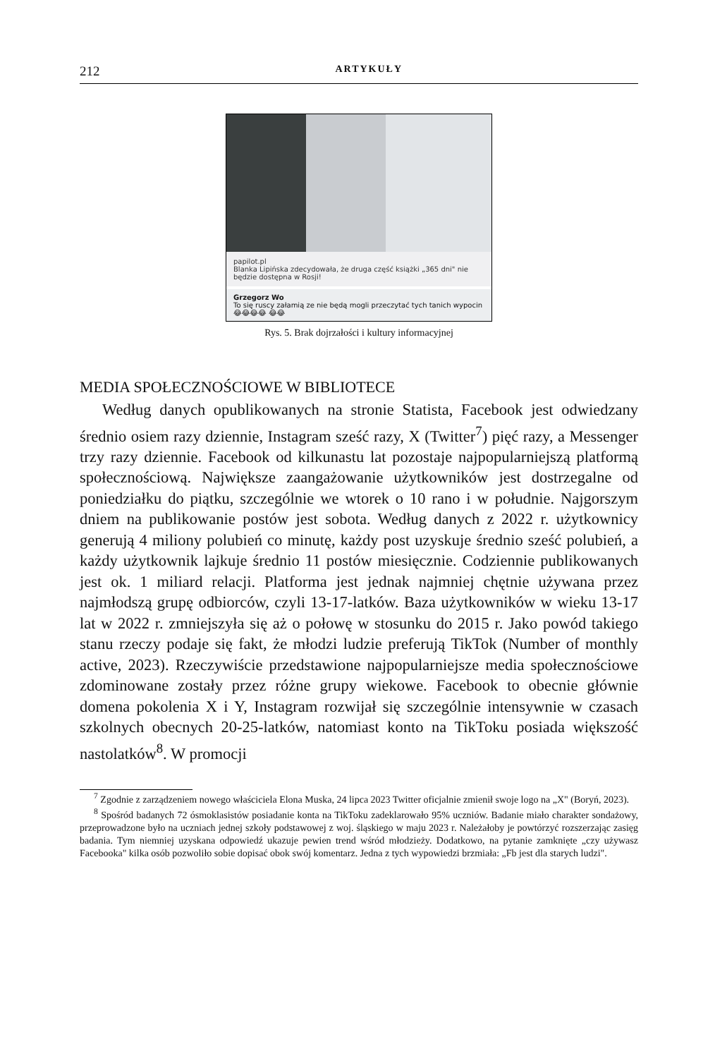212 ARTYKUŁY
papilot.pl
Blanka Lipińska zdecydowała, że druga część książki „365 dni" nie będzie dostępna w Rosji!
Grzegorz Wo
To się ruscy załamią ze nie będą mogli przeczytać tych tanich wypocin 😂😂😂😂 😂😂
Rys. 5. Brak dojrzałości i kultury informacyjnej
MEDIA SPOŁECZNOŚCIOWE W BIBLIOTECE
Według danych opublikowanych na stronie Statista, Facebook jest odwiedzany średnio osiem razy dziennie, Instagram sześć razy, X (Twitter<sup>7</sup>) pięć razy, a Messenger trzy razy dziennie. Facebook od kilkunastu lat pozostaje najpopularniejszą platformą społecznościową. Największe zaangażowanie użytkowników jest dostrzegalne od poniedziałku do piątku, szczególnie we wtorek o 10 rano i w południe. Najgorszym dniem na publikowanie postów jest sobota. Według danych z 2022 r. użytkownicy generują 4 miliony polubień co minutę, każdy post uzyskuje średnio sześć polubień, a każdy użytkownik lajkuje średnio 11 postów miesięcznie. Codziennie publikowanych jest ok. 1 miliard relacji. Platforma jest jednak najmniej chętnie używana przez najmłodszą grupę odbiorców, czyli 13-17-latków. Baza użytkowników w wieku 13-17 lat w 2022 r. zmniejszyła się aż o połowę w stosunku do 2015 r. Jako powód takiego stanu rzeczy podaje się fakt, że młodzi ludzie preferują TikTok (Number of monthly active, 2023). Rzeczywiście przedstawione najpopularniejsze media społecznościowe zdominowane zostały przez różne grupy wiekowe. Facebook to obecnie głównie domena pokolenia X i Y, Instagram rozwijał się szczególnie intensywnie w czasach szkolnych obecnych 20-25-latków, natomiast konto na TikToku posiada większość nastolatków<sup>8</sup>. W promocji
<sup>7</sup> Zgodnie z zarządzeniem nowego właściciela Elona Muska, 24 lipca 2023 Twitter oficjalnie zmienił swoje logo na „X" (Boryń, 2023).
<sup>8</sup> Spośród badanych 72 ósmoklasistów posiadanie konta na TikToku zadeklarowało 95% uczniów. Badanie miało charakter sondażowy, przeprowadzone było na uczniach jednej szkoły podstawowej z woj. śląskiego w maju 2023 r. Należałoby je powtórzyć rozszerzając zasięg badania. Tym niemniej uzyskana odpowiedź ukazuje pewien trend wśród młodzieży. Dodatkowo, na pytanie zamknięte „czy używasz Facebooka" kilka osób pozwoliło sobie dopisać obok swój komentarz. Jedna z tych wypowiedzi brzmiała: „Fb jest dla starych ludzi".